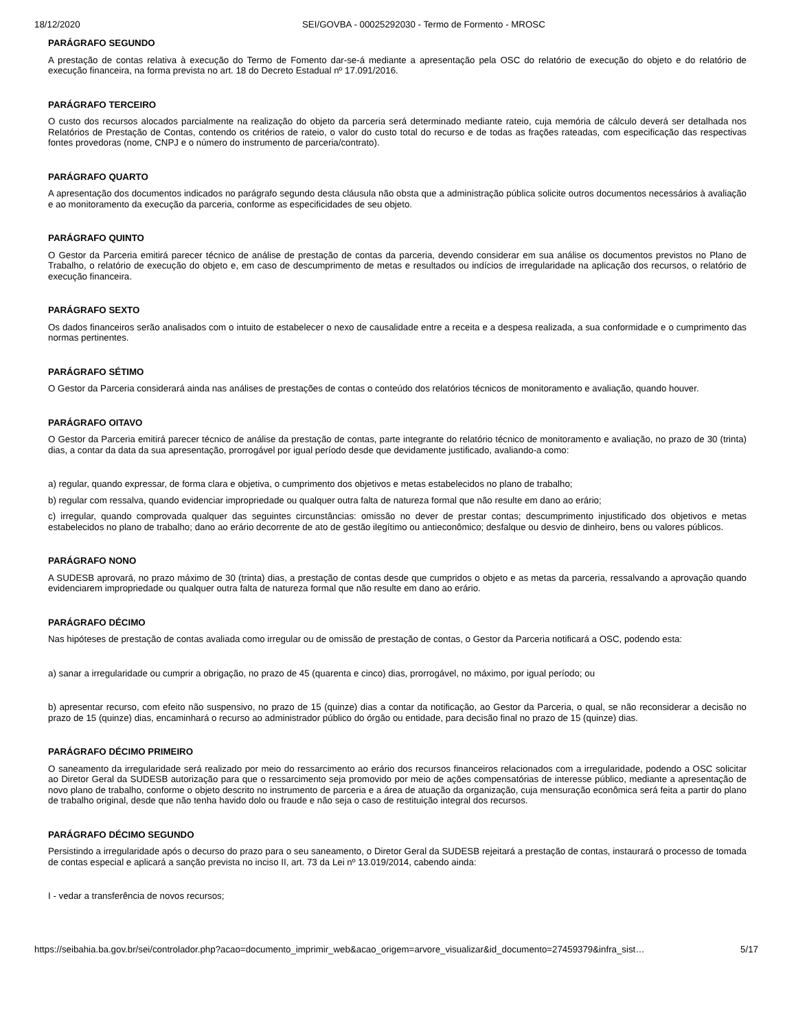18/12/2020 SEI/GOVBA - 00025292030 - Termo de Formento - MROSC
PARÁGRAFO SEGUNDO
A prestação de contas relativa à execução do Termo de Fomento dar-se-á mediante a apresentação pela OSC do relatório de execução do objeto e do relatório de execução financeira, na forma prevista no art. 18 do Decreto Estadual nº 17.091/2016.
PARÁGRAFO TERCEIRO
O custo dos recursos alocados parcialmente na realização do objeto da parceria será determinado mediante rateio, cuja memória de cálculo deverá ser detalhada nos Relatórios de Prestação de Contas, contendo os critérios de rateio, o valor do custo total do recurso e de todas as frações rateadas, com especificação das respectivas fontes provedoras (nome, CNPJ e o número do instrumento de parceria/contrato).
PARÁGRAFO QUARTO
A apresentação dos documentos indicados no parágrafo segundo desta cláusula não obsta que a administração pública solicite outros documentos necessários à avaliação e ao monitoramento da execução da parceria, conforme as especificidades de seu objeto.
PARÁGRAFO QUINTO
O Gestor da Parceria emitirá parecer técnico de análise de prestação de contas da parceria, devendo considerar em sua análise os documentos previstos no Plano de Trabalho, o relatório de execução do objeto e, em caso de descumprimento de metas e resultados ou indícios de irregularidade na aplicação dos recursos, o relatório de execução financeira.
PARÁGRAFO SEXTO
Os dados financeiros serão analisados com o intuito de estabelecer o nexo de causalidade entre a receita e a despesa realizada, a sua conformidade e o cumprimento das normas pertinentes.
PARÁGRAFO SÉTIMO
O Gestor da Parceria considerará ainda nas análises de prestações de contas o conteúdo dos relatórios técnicos de monitoramento e avaliação, quando houver.
PARÁGRAFO OITAVO
O Gestor da Parceria emitirá parecer técnico de análise da prestação de contas, parte integrante do relatório técnico de monitoramento e avaliação, no prazo de 30 (trinta) dias, a contar da data da sua apresentação, prorrogável por igual período desde que devidamente justificado, avaliando-a como:
a) regular, quando expressar, de forma clara e objetiva, o cumprimento dos objetivos e metas estabelecidos no plano de trabalho;
b) regular com ressalva, quando evidenciar impropriedade ou qualquer outra falta de natureza formal que não resulte em dano ao erário;
c) irregular, quando comprovada qualquer das seguintes circunstâncias: omissão no dever de prestar contas; descumprimento injustificado dos objetivos e metas estabelecidos no plano de trabalho; dano ao erário decorrente de ato de gestão ilegítimo ou antieconômico; desfalque ou desvio de dinheiro, bens ou valores públicos.
PARÁGRAFO NONO
A SUDESB aprovará, no prazo máximo de 30 (trinta) dias, a prestação de contas desde que cumpridos o objeto e as metas da parceria, ressalvando a aprovação quando evidenciarem impropriedade ou qualquer outra falta de natureza formal que não resulte em dano ao erário.
PARÁGRAFO DÉCIMO
Nas hipóteses de prestação de contas avaliada como irregular ou de omissão de prestação de contas, o Gestor da Parceria notificará a OSC, podendo esta:
a) sanar a irregularidade ou cumprir a obrigação, no prazo de 45 (quarenta e cinco) dias, prorrogável, no máximo, por igual período; ou
b) apresentar recurso, com efeito não suspensivo, no prazo de 15 (quinze) dias a contar da notificação, ao Gestor da Parceria, o qual, se não reconsiderar a decisão no prazo de 15 (quinze) dias, encaminhará o recurso ao administrador público do órgão ou entidade, para decisão final no prazo de 15 (quinze) dias.
PARÁGRAFO DÉCIMO PRIMEIRO
O saneamento da irregularidade será realizado por meio do ressarcimento ao erário dos recursos financeiros relacionados com a irregularidade, podendo a OSC solicitar ao Diretor Geral da SUDESB autorização para que o ressarcimento seja promovido por meio de ações compensatórias de interesse público, mediante a apresentação de novo plano de trabalho, conforme o objeto descrito no instrumento de parceria e a área de atuação da organização, cuja mensuração econômica será feita a partir do plano de trabalho original, desde que não tenha havido dolo ou fraude e não seja o caso de restituição integral dos recursos.
PARÁGRAFO DÉCIMO SEGUNDO
Persistindo a irregularidade após o decurso do prazo para o seu saneamento, o Diretor Geral da SUDESB rejeitará a prestação de contas, instaurará o processo de tomada de contas especial e aplicará a sanção prevista no inciso II, art. 73 da Lei nº 13.019/2014, cabendo ainda:
I - vedar a transferência de novos recursos;
https://seibahia.ba.gov.br/sei/controlador.php?acao=documento_imprimir_web&acao_origem=arvore_visualizar&id_documento=27459379&infra_sist… 5/17